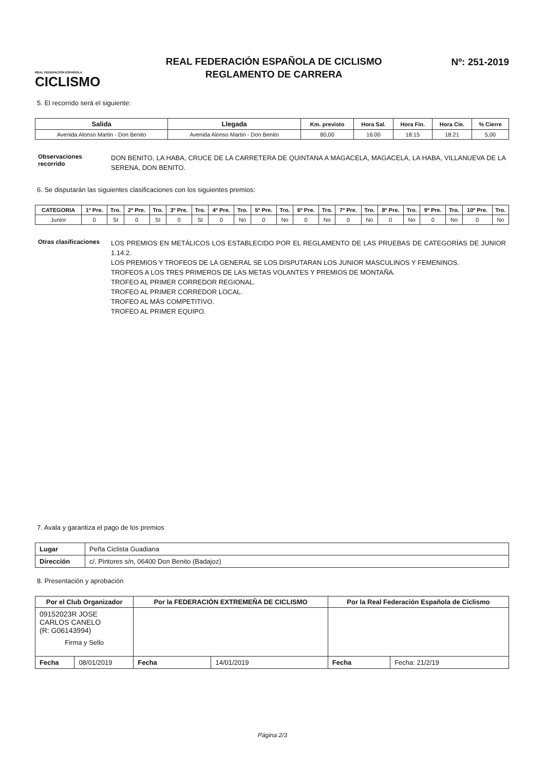REAL FEDERACIÓN ESPAÑOLA
CICLISMO
REAL FEDERACIÓN ESPAÑOLA DE CICLISMO
REGLAMENTO DE CARRERA
Nº: 251-2019
5. El recorrido será el siguiente:
| Salida | Llegada | Km. previsto | Hora Sal. | Hora Fin. | Hora Cie. | % Cierre |
| --- | --- | --- | --- | --- | --- | --- |
| Avenida Alonso Martin - Don Benito | Avenida Alonso Martin - Don Benito | 80,00 | 16:00 | 18:15 | 18:21 | 5,00 |
Observaciones recorrido
DON BENITO, LA HABA, CRUCE DE LA CARRETERA DE QUINTANA A MAGACELA, MAGACELA, LA HABA, VILLANUEVA DE LA SERENA, DON BENITO.
6. Se disputarán las siguientes clasificaciones con los siguientes premios:
| CATEGORIA | 1º Pre. | Tro. | 2º Pre. | Tro. | 3º Pre. | Tro. | 4º Pre. | Tro. | 5º Pre. | Tro. | 6º Pre. | Tro. | 7º Pre. | Tro. | 8º Pre. | Tro. | 9º Pre. | Tro. | 10º Pre. | Tro. |
| --- | --- | --- | --- | --- | --- | --- | --- | --- | --- | --- | --- | --- | --- | --- | --- | --- | --- | --- | --- | --- |
| Junior | 0 | SI | 0 | SI | 0 | SI | 0 | No | 0 | No | 0 | No | 0 | No | 0 | No | 0 | No | 0 | No |
Otras clasificaciones
LOS PREMIOS EN METÁLICOS LOS ESTABLECIDO POR EL REGLAMENTO DE LAS PRUEBAS DE CATEGORÍAS DE JUNIOR 1.14.2.
LOS PREMIOS Y TROFEOS DE LA GENERAL SE LOS DISPUTARAN LOS JUNIOR MASCULINOS Y FEMENINOS.
TROFEOS A LOS TRES PRIMEROS DE LAS METAS VOLANTES Y PREMIOS DE MONTAÑA.
TROFEO AL PRIMER CORREDOR REGIONAL.
TROFEO AL PRIMER CORREDOR LOCAL.
TROFEO AL MÁS COMPETITIVO.
TROFEO AL PRIMER EQUIPO.
7. Avala y garantiza el pago de los premios
| Lugar | Peña Ciclista Guadiana |
| Dirección | c/. Pintores s/n, 06400 Don Benito (Badajoz) |
8. Presentación y aprobación
| Por el Club Organizador | | Por la FEDERACIÓN EXTREMEÑA DE CICLISMO | | Por la Real Federación Española de Ciclismo | |
| --- | --- | --- | --- | --- | --- |
| 09152023R JOSE CARLOS CANELO (R: G06143994) Firma y Sello | | | | | |
| Fecha | 08/01/2019 | Fecha | 14/01/2019 | Fecha | Fecha: 21/2/19 |
Página 2/3